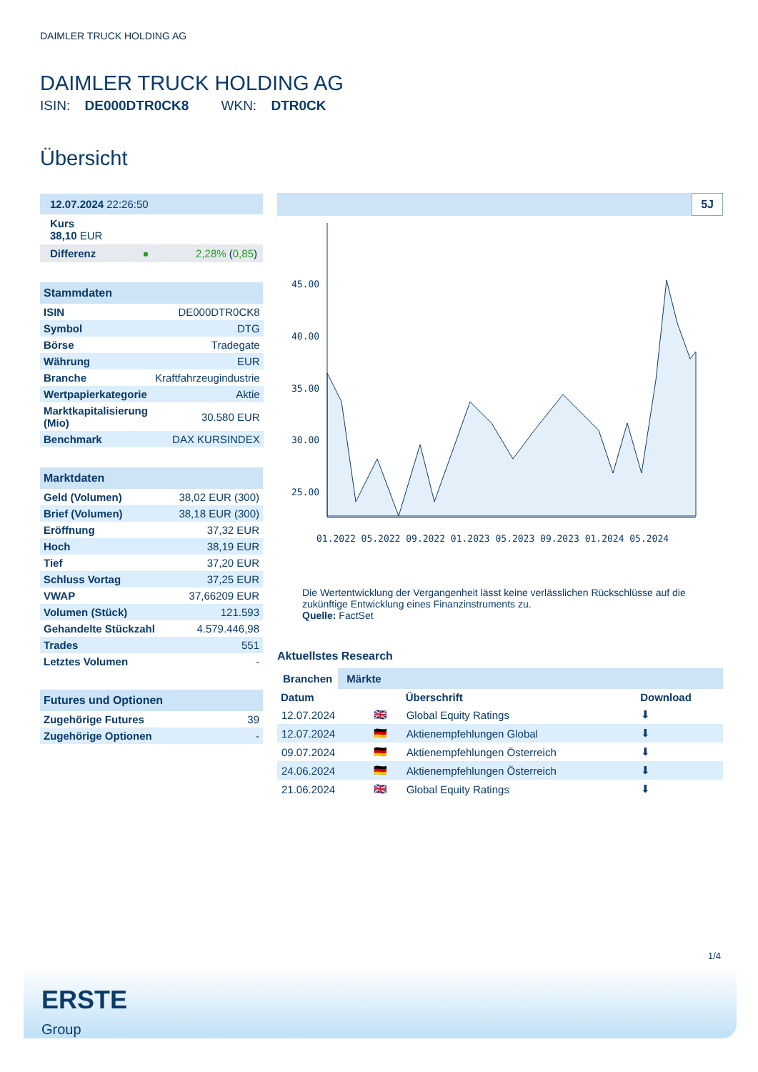DAIMLER TRUCK HOLDING AG
DAIMLER TRUCK HOLDING AG
ISIN: DE000DTR0CK8 WKN: DTR0CK
Übersicht
12.07.2024 22:26:50
Kurs
38,10 EUR
Differenz ● 2,28% (0,85)
Stammdaten
| ISIN | DE000DTR0CK8 |
| Symbol | DTG |
| Börse | Tradegate |
| Währung | EUR |
| Branche | Kraftfahrzeugindustrie |
| Wertpapierkategorie | Aktie |
| Marktkapitalisierung (Mio) | 30.580 EUR |
| Benchmark | DAX KURSINDEX |
Marktdaten
| Geld (Volumen) | 38,02 EUR (300) |
| Brief (Volumen) | 38,18 EUR (300) |
| Eröffnung | 37,32 EUR |
| Hoch | 38,19 EUR |
| Tief | 37,20 EUR |
| Schluss Vortag | 37,25 EUR |
| VWAP | 37,66209 EUR |
| Volumen (Stück) | 121.593 |
| Gehandelte Stückzahl | 4.579.446,98 |
| Trades | 551 |
| Letztes Volumen | - |
Futures und Optionen
| Zugehörige Futures | 39 |
| Zugehörige Optionen | - |
5J
45.00
40.00
35.00
30.00
25.00
01.2022 05.2022 09.2022 01.2023 05.2023 09.2023 01.2024 05.2024
Die Wertentwicklung der Vergangenheit lässt keine verlässlichen Rückschlüsse auf die zukünftige Entwicklung eines Finanzinstruments zu.
Quelle: FactSet
Aktuellstes Research
Branchen Märkte
| Datum | | Überschrift | Download |
| --- | --- | --- | --- |
| 12.07.2024 | 🇬🇧 | Global Equity Ratings | ⬇ |
| 12.07.2024 | 🇩🇪 | Aktienempfehlungen Global | ⬇ |
| 09.07.2024 | 🇩🇪 | Aktienempfehlungen Österreich | ⬇ |
| 24.06.2024 | 🇩🇪 | Aktienempfehlungen Österreich | ⬇ |
| 21.06.2024 | 🇬🇧 | Global Equity Ratings | ⬇ |
1/4
ERSTE
Group